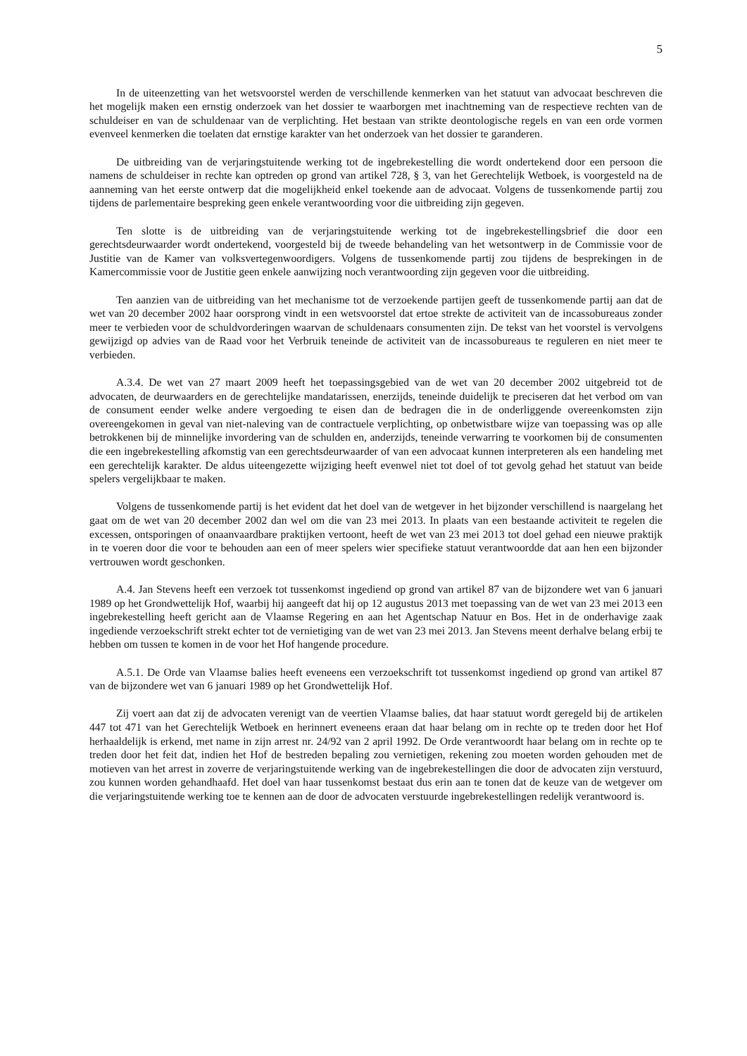5
In de uiteenzetting van het wetsvoorstel werden de verschillende kenmerken van het statuut van advocaat beschreven die het mogelijk maken een ernstig onderzoek van het dossier te waarborgen met inachtneming van de respectieve rechten van de schuldeiser en van de schuldenaar van de verplichting. Het bestaan van strikte deontologische regels en van een orde vormen evenveel kenmerken die toelaten dat ernstige karakter van het onderzoek van het dossier te garanderen.
De uitbreiding van de verjaringstuitende werking tot de ingebrekestelling die wordt ondertekend door een persoon die namens de schuldeiser in rechte kan optreden op grond van artikel 728, § 3, van het Gerechtelijk Wetboek, is voorgesteld na de aanneming van het eerste ontwerp dat die mogelijkheid enkel toekende aan de advocaat. Volgens de tussenkomende partij zou tijdens de parlementaire bespreking geen enkele verantwoording voor die uitbreiding zijn gegeven.
Ten slotte is de uitbreiding van de verjaringstuitende werking tot de ingebrekestellingsbrief die door een gerechtsdeurwaarder wordt ondertekend, voorgesteld bij de tweede behandeling van het wetsontwerp in de Commissie voor de Justitie van de Kamer van volksvertegenwoordigers. Volgens de tussenkomende partij zou tijdens de besprekingen in de Kamercommissie voor de Justitie geen enkele aanwijzing noch verantwoording zijn gegeven voor die uitbreiding.
Ten aanzien van de uitbreiding van het mechanisme tot de verzoekende partijen geeft de tussenkomende partij aan dat de wet van 20 december 2002 haar oorsprong vindt in een wetsvoorstel dat ertoe strekte de activiteit van de incassobureaus zonder meer te verbieden voor de schuldvorderingen waarvan de schuldenaars consumenten zijn. De tekst van het voorstel is vervolgens gewijzigd op advies van de Raad voor het Verbruik teneinde de activiteit van de incassobureaus te reguleren en niet meer te verbieden.
A.3.4. De wet van 27 maart 2009 heeft het toepassingsgebied van de wet van 20 december 2002 uitgebreid tot de advocaten, de deurwaarders en de gerechtelijke mandatarissen, enerzijds, teneinde duidelijk te preciseren dat het verbod om van de consument eender welke andere vergoeding te eisen dan de bedragen die in de onderliggende overeenkomsten zijn overeengekomen in geval van niet-naleving van de contractuele verplichting, op onbetwistbare wijze van toepassing was op alle betrokkenen bij de minnelijke invordering van de schulden en, anderzijds, teneinde verwarring te voorkomen bij de consumenten die een ingebrekestelling afkomstig van een gerechtsdeurwaarder of van een advocaat kunnen interpreteren als een handeling met een gerechtelijk karakter. De aldus uiteengezette wijziging heeft evenwel niet tot doel of tot gevolg gehad het statuut van beide spelers vergelijkbaar te maken.
Volgens de tussenkomende partij is het evident dat het doel van de wetgever in het bijzonder verschillend is naargelang het gaat om de wet van 20 december 2002 dan wel om die van 23 mei 2013. In plaats van een bestaande activiteit te regelen die excessen, ontsporingen of onaanvaardbare praktijken vertoont, heeft de wet van 23 mei 2013 tot doel gehad een nieuwe praktijk in te voeren door die voor te behouden aan een of meer spelers wier specifieke statuut verantwoordde dat aan hen een bijzonder vertrouwen wordt geschonken.
A.4. Jan Stevens heeft een verzoek tot tussenkomst ingediend op grond van artikel 87 van de bijzondere wet van 6 januari 1989 op het Grondwettelijk Hof, waarbij hij aangeeft dat hij op 12 augustus 2013 met toepassing van de wet van 23 mei 2013 een ingebrekestelling heeft gericht aan de Vlaamse Regering en aan het Agentschap Natuur en Bos. Het in de onderhavige zaak ingediende verzoekschrift strekt echter tot de vernietiging van de wet van 23 mei 2013. Jan Stevens meent derhalve belang erbij te hebben om tussen te komen in de voor het Hof hangende procedure.
A.5.1. De Orde van Vlaamse balies heeft eveneens een verzoekschrift tot tussenkomst ingediend op grond van artikel 87 van de bijzondere wet van 6 januari 1989 op het Grondwettelijk Hof.
Zij voert aan dat zij de advocaten verenigt van de veertien Vlaamse balies, dat haar statuut wordt geregeld bij de artikelen 447 tot 471 van het Gerechtelijk Wetboek en herinnert eveneens eraan dat haar belang om in rechte op te treden door het Hof herhaaldelijk is erkend, met name in zijn arrest nr. 24/92 van 2 april 1992. De Orde verantwoordt haar belang om in rechte op te treden door het feit dat, indien het Hof de bestreden bepaling zou vernietigen, rekening zou moeten worden gehouden met de motieven van het arrest in zoverre de verjaringstuitende werking van de ingebrekestellingen die door de advocaten zijn verstuurd, zou kunnen worden gehandhaafd. Het doel van haar tussenkomst bestaat dus erin aan te tonen dat de keuze van de wetgever om die verjaringstuitende werking toe te kennen aan de door de advocaten verstuurde ingebrekestellingen redelijk verantwoord is.